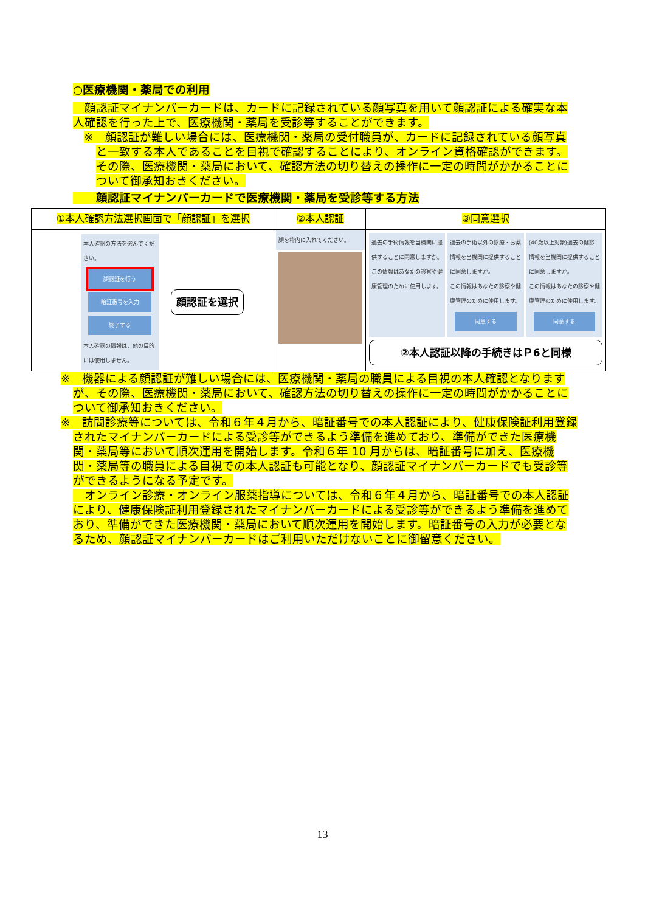○医療機関・薬局での利用
　顔認証マイナンバーカードは、カードに記録されている顔写真を用いて顔認証による確実な本人確認を行った上で、医療機関・薬局を受診等することができます。
※　顔認証が難しい場合には、医療機関・薬局の受付職員が、カードに記録されている顔写真と一致する本人であることを目視で確認することにより、オンライン資格確認ができます。その際、医療機関・薬局において、確認方法の切り替えの操作に一定の時間がかかることについて御承知おきください。
　　顔認証マイナンバーカードで医療機関・薬局を受診等する方法
| ①本人確認方法選択画面で「顔認証」を選択 | ②本人認証 | ③同意選択 |
| 本人確認の方法を選んでください。 顔認証を行う 暗証番号を入力 終了する 本人確認の情報は、他の目的には使用しません。 顔認証を選択 | 顔を枠内に入れてください。 | 過去の手術情報を当機関に提供することに同意しますか。 この情報はあなたの診察や健康管理のために使用します。 過去の手術以外の診療・お薬情報を当機関に提供することに同意しますか。 この情報はあなたの診察や健康管理のために使用します。 同意する (40歳以上対象)過去の健診情報を当機関に提供することに同意しますか。 この情報はあなたの診察や健康管理のために使用します。 同意する ②本人認証以降の手続きはＰ6と同様 |
※　機器による顔認証が難しい場合には、医療機関・薬局の職員による目視の本人確認となりますが、その際、医療機関・薬局において、確認方法の切り替えの操作に一定の時間がかかることについて御承知おきください。
※　訪問診療等については、令和６年４月から、暗証番号での本人認証により、健康保険証利用登録されたマイナンバーカードによる受診等ができるよう準備を進めており、準備ができた医療機関・薬局等において順次運用を開始します。令和６年 10 月からは、暗証番号に加え、医療機関・薬局等の職員による目視での本人認証も可能となり、顔認証マイナンバーカードでも受診等ができるようになる予定です。
　オンライン診療・オンライン服薬指導については、令和６年４月から、暗証番号での本人認証により、健康保険証利用登録されたマイナンバーカードによる受診等ができるよう準備を進めており、準備ができた医療機関・薬局において順次運用を開始します。暗証番号の入力が必要となるため、顔認証マイナンバーカードはご利用いただけないことに御留意ください。
13